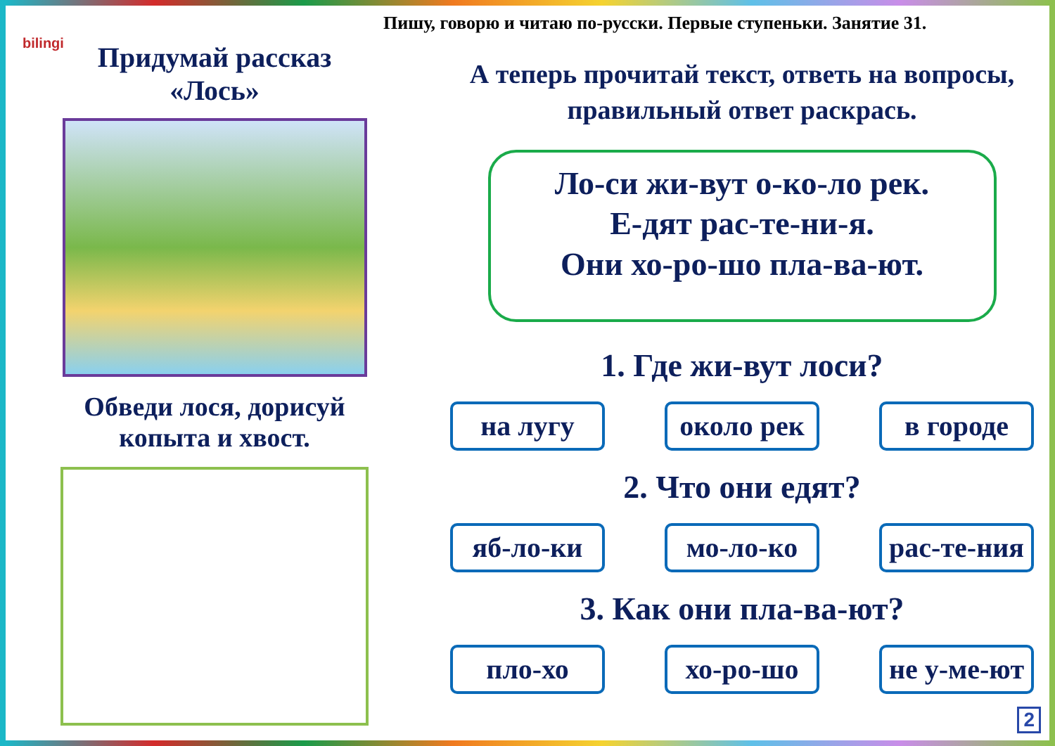bilingi
Пишу, говорю и читаю по-русски. Первые ступеньки. Занятие 31.
Придумай рассказ «Лось»
Обведи лося, дорисуй копыта и хвост.
А теперь прочитай текст, ответь на вопросы, правильный ответ раскрась.
Ло-си жи-вут о-ко-ло рек.
Е-дят рас-те-ни-я.
Они хо-ро-шо пла-ва-ют.
1. Где жи-вут лоси?
на лугу около рек
в городе
2. Что они едят?
яб-ло-ки мо-ло-ко рас-те-ния
3. Как они пла-ва-ют?
пло-хо хо-ро-шо не у-ме-ют
2